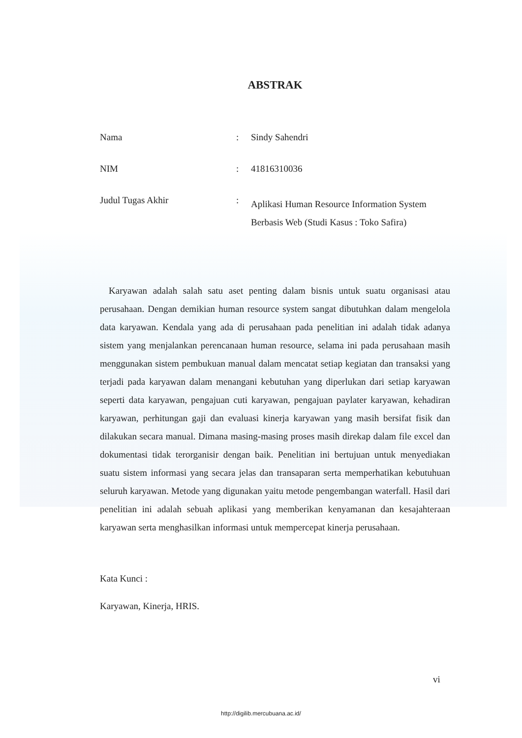ABSTRAK
| Nama | : | Sindy Sahendri |
| NIM | : | 41816310036 |
| Judul Tugas Akhir | : | Aplikasi Human Resource Information System Berbasis Web (Studi Kasus : Toko Safira) |
Karyawan adalah salah satu aset penting dalam bisnis untuk suatu organisasi atau perusahaan. Dengan demikian human resource system sangat dibutuhkan dalam mengelola data karyawan. Kendala yang ada di perusahaan pada penelitian ini adalah tidak adanya sistem yang menjalankan perencanaan human resource, selama ini pada perusahaan masih menggunakan sistem pembukuan manual dalam mencatat setiap kegiatan dan transaksi yang terjadi pada karyawan dalam menangani kebutuhan yang diperlukan dari setiap karyawan seperti data karyawan, pengajuan cuti karyawan, pengajuan paylater karyawan, kehadiran karyawan, perhitungan gaji dan evaluasi kinerja karyawan yang masih bersifat fisik dan dilakukan secara manual. Dimana masing-masing proses masih direkap dalam file excel dan dokumentasi tidak terorganisir dengan baik. Penelitian ini bertujuan untuk menyediakan suatu sistem informasi yang secara jelas dan transaparan serta memperhatikan kebutuhuan seluruh karyawan. Metode yang digunakan yaitu metode pengembangan waterfall. Hasil dari penelitian ini adalah sebuah aplikasi yang memberikan kenyamanan dan kesajahteraan karyawan serta menghasilkan informasi untuk mempercepat kinerja perusahaan.
Kata Kunci :
Karyawan, Kinerja, HRIS.
vi
http://digilib.mercubuana.ac.id/